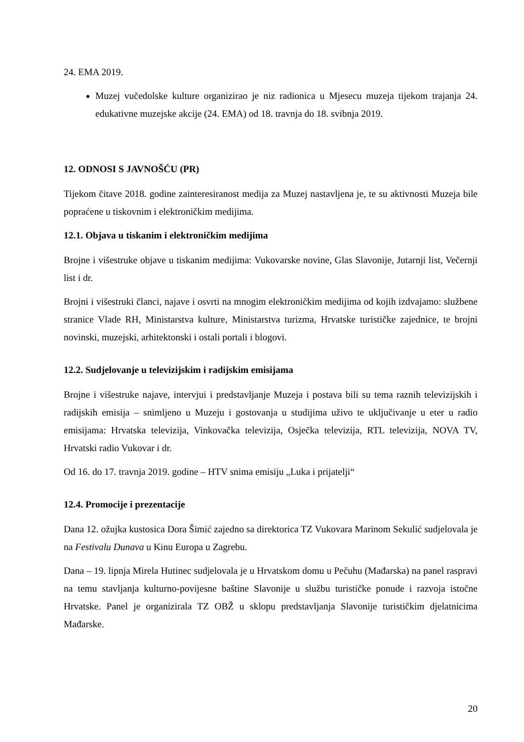24. EMA 2019.
Muzej vučedolske kulture organizirao je niz radionica u Mjesecu muzeja tijekom trajanja 24. edukativne muzejske akcije (24. EMA) od 18. travnja do 18. svibnja 2019.
12. ODNOSI S JAVNOŠĆU (PR)
Tijekom čitave 2018. godine zainteresiranost medija za Muzej nastavljena je, te su aktivnosti Muzeja bile popraćene u tiskovnim i elektroničkim medijima.
12.1. Objava u tiskanim i elektroničkim medijima
Brojne i višestruke objave u tiskanim medijima: Vukovarske novine, Glas Slavonije, Jutarnji list, Večernji list i dr.
Brojni i višestruki članci, najave i osvrti na mnogim elektroničkim medijima od kojih izdvajamo: službene stranice Vlade RH, Ministarstva kulture, Ministarstva turizma, Hrvatske turističke zajednice, te brojni novinski, muzejski, arhitektonski i ostali portali i blogovi.
12.2. Sudjelovanje u televizijskim i radijskim emisijama
Brojne i višestruke najave, intervjui i predstavljanje Muzeja i postava bili su tema raznih televizijskih i radijskih emisija – snimljeno u Muzeju i gostovanja u studijima uživo te uključivanje u eter u radio emisijama: Hrvatska televizija, Vinkovačka televizija, Osječka televizija, RTL televizija, NOVA TV, Hrvatski radio Vukovar i dr.
Od 16. do 17. travnja 2019. godine – HTV snima emisiju „Luka i prijatelji“
12.4. Promocije i prezentacije
Dana 12. ožujka kustosica Dora Šimić zajedno sa direktorica TZ Vukovara Marinom Sekulić sudjelovala je na Festivalu Dunava u Kinu Europa u Zagrebu.
Dana – 19. lipnja Mirela Hutinec sudjelovala je u Hrvatskom domu u Pečuhu (Mađarska) na panel raspravi na temu stavljanja kulturno-povijesne baštine Slavonije u službu turističke ponude i razvoja istočne Hrvatske. Panel je organizirala TZ OBŽ u sklopu predstavljanja Slavonije turističkim djelatnicima Mađarske.
20